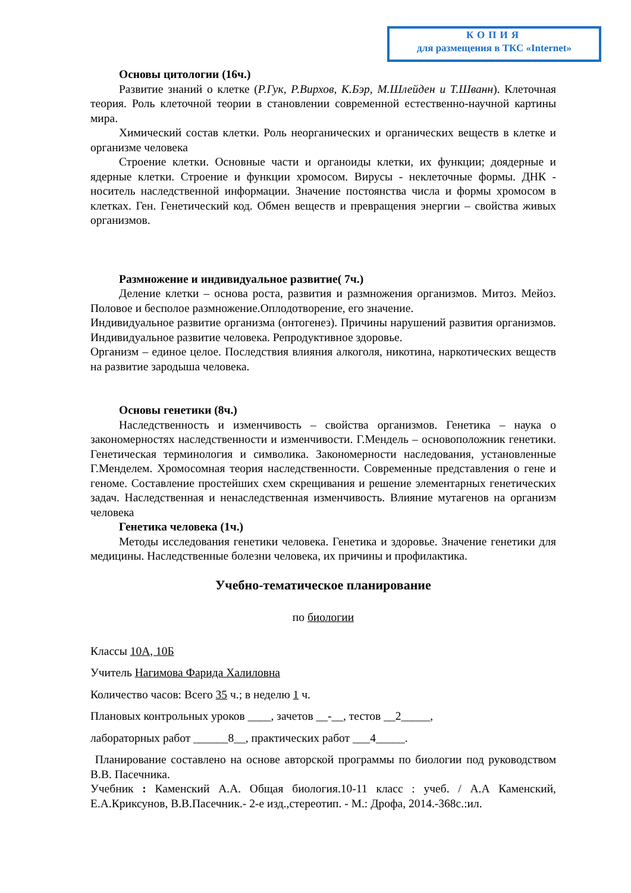КОПИЯ
для размещения в ТКС «Internet»
Основы цитологии (16ч.)
Развитие знаний о клетке (Р.Гук, Р.Вирхов, К.Бэр, М.Шлейден и Т.Шванн). Клеточная теория. Роль клеточной теории в становлении современной естественно-научной картины мира.
Химический состав клетки. Роль неорганических и органических веществ в клетке и организме человека
Строение клетки. Основные части и органоиды клетки, их функции; доядерные и ядерные клетки. Строение и функции хромосом. Вирусы - неклеточные формы. ДНК - носитель наследственной информации. Значение постоянства числа и формы хромосом в клетках. Ген. Генетический код. Обмен веществ и превращения энергии – свойства живых организмов.
Размножение и индивидуальное развитие( 7ч.)
Деление клетки – основа роста, развития и размножения организмов. Митоз. Мейоз. Половое и бесполое размножение.Оплодотворение, его значение.
Индивидуальное развитие организма (онтогенез). Причины нарушений развития организмов. Индивидуальное развитие человека. Репродуктивное здоровье.
Организм – единое целое. Последствия влияния алкоголя, никотина, наркотических веществ на развитие зародыша человека.
Основы генетики (8ч.)
Наследственность и изменчивость – свойства организмов. Генетика – наука о закономерностях наследственности и изменчивости. Г.Мендель – основоположник генетики. Генетическая терминология и символика. Закономерности наследования, установленные Г.Менделем. Хромосомная теория наследственности. Современные представления о гене и геноме. Составление простейших схем скрещивания и решение элементарных генетических задач. Наследственная и ненаследственная изменчивость. Влияние мутагенов на организм человека
Генетика человека (1ч.)
Методы исследования генетики человека. Генетика и здоровье. Значение генетики для медицины. Наследственные болезни человека, их причины и профилактика.
Учебно-тематическое планирование
по биологии
Классы 10А, 10Б
Учитель Нагимова Фарида Халиловна
Количество часов: Всего 35 ч.; в неделю 1 ч.
Плановых контрольных уроков ____, зачетов __-__, тестов __2_____,
лабораторных работ ______8__, практических работ ___4_____.
Планирование составлено на основе авторской программы по биологии под руководством В.В. Пасечника.
Учебник : Каменский А.А. Общая биология.10-11 класс : учеб. / А.А Каменский, Е.А.Криксунов, В.В.Пасечник.- 2-е изд.,стереотип. - М.: Дрофа, 2014.-368с.:ил.